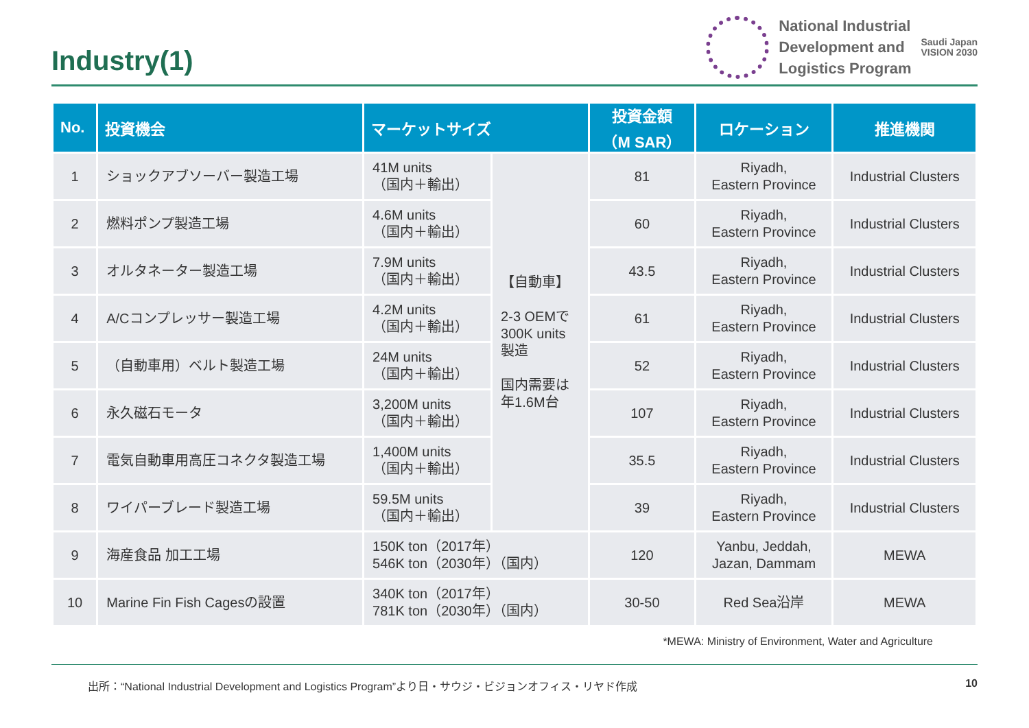Industry(1)
National Industrial
Development and
Logistics Program
Saudi Japan
VISION 2030
| No. | 投資機会 | マーケットサイズ | | 投資金額 （M SAR） | ロケーション | 推進機関 |
| --- | --- | --- | --- | --- | --- | --- |
| 1 | ショックアブソーバー製造工場 | 41M units （国内＋輸出） | 【自動車】 2-3 OEMで 300K units 製造 国内需要は 年1.6M台 | 81 | Riyadh, Eastern Province | Industrial Clusters |
| 2 | 燃料ポンプ製造工場 | 4.6M units （国内＋輸出） | | 60 | Riyadh, Eastern Province | Industrial Clusters |
| 3 | オルタネーター製造工場 | 7.9M units （国内＋輸出） | | 43.5 | Riyadh, Eastern Province | Industrial Clusters |
| 4 | A/Cコンプレッサー製造工場 | 4.2M units （国内＋輸出） | | 61 | Riyadh, Eastern Province | Industrial Clusters |
| 5 | （自動車用）ベルト製造工場 | 24M units （国内＋輸出） | | 52 | Riyadh, Eastern Province | Industrial Clusters |
| 6 | 永久磁石モータ | 3,200M units （国内＋輸出） | | 107 | Riyadh, Eastern Province | Industrial Clusters |
| 7 | 電気自動車用高圧コネクタ製造工場 | 1,400M units （国内＋輸出） | | 35.5 | Riyadh, Eastern Province | Industrial Clusters |
| 8 | ワイパーブレード製造工場 | 59.5M units （国内＋輸出） | | 39 | Riyadh, Eastern Province | Industrial Clusters |
| 9 | 海産食品 加工工場 | 150K ton（2017年） 546K ton（2030年）（国内） | | 120 | Yanbu, Jeddah, Jazan, Dammam | MEWA |
| 10 | Marine Fin Fish Cagesの設置 | 340K ton（2017年） 781K ton（2030年）（国内） | | 30-50 | Red Sea沿岸 | MEWA |
*MEWA: Ministry of Environment, Water and Agriculture
出所：“National Industrial Development and Logistics Program”より日・サウジ・ビジョンオフィス・リヤド作成 10